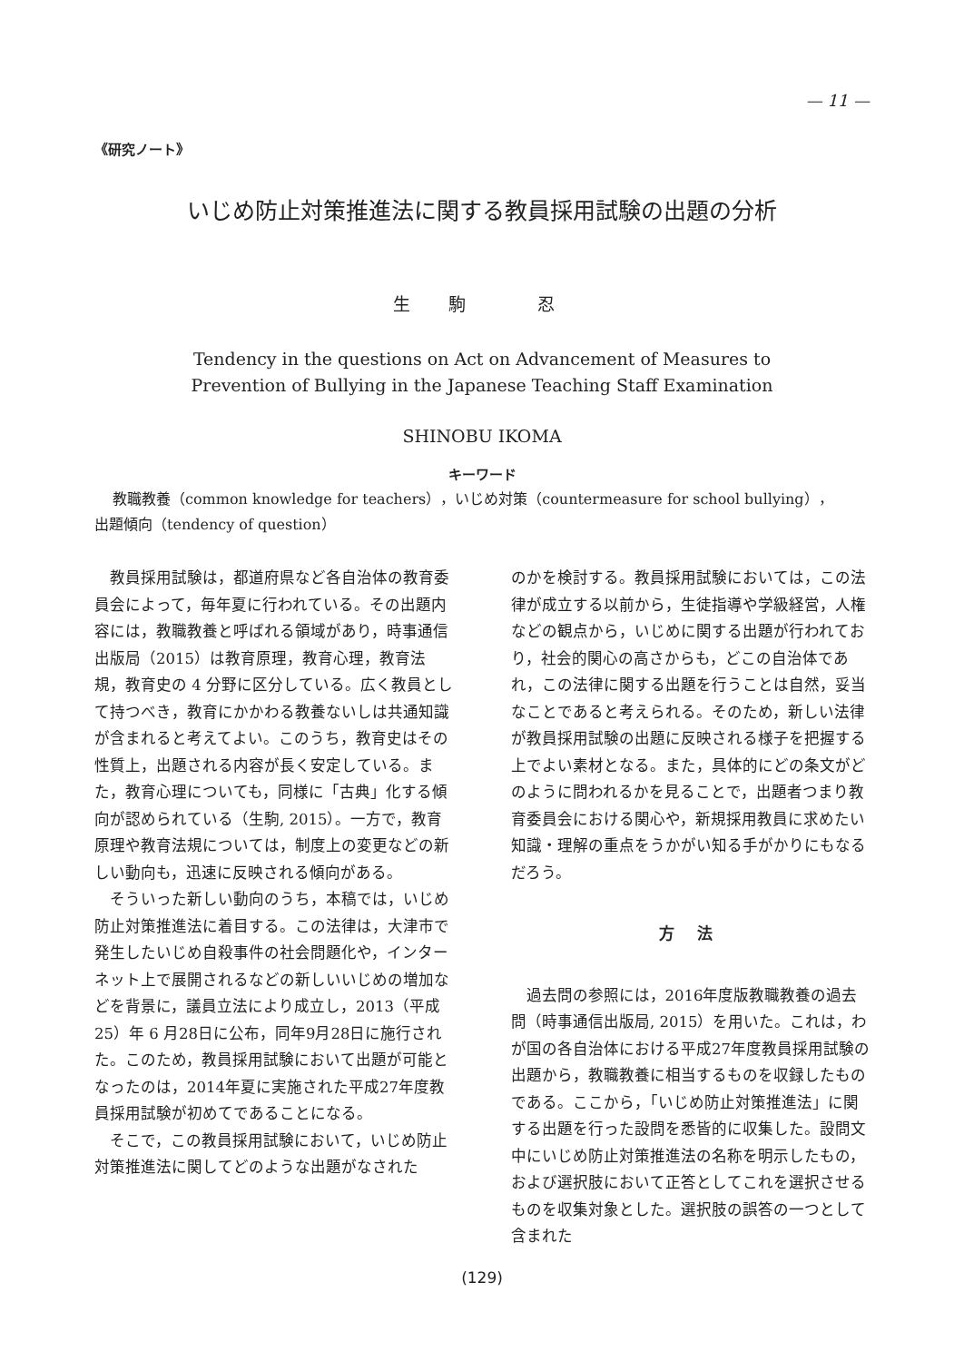— 11 —
《研究ノート》
いじめ防止対策推進法に関する教員採用試験の出題の分析
生 駒 　忍
Tendency in the questions on Act on Advancement of Measures to
Prevention of Bullying in the Japanese Teaching Staff Examination
SHINOBU IKOMA
キーワード
教職教養（common knowledge for teachers），いじめ対策（countermeasure for school bullying），
出題傾向（tendency of question）
教員採用試験は，都道府県など各自治体の教育委員会によって，毎年夏に行われている。その出題内容には，教職教養と呼ばれる領域があり，時事通信出版局（2015）は教育原理，教育心理，教育法規，教育史の 4 分野に区分している。広く教員として持つべき，教育にかかわる教養ないしは共通知識が含まれると考えてよい。このうち，教育史はその性質上，出題される内容が長く安定している。また，教育心理についても，同様に「古典」化する傾向が認められている（生駒, 2015）。一方で，教育原理や教育法規については，制度上の変更などの新しい動向も，迅速に反映される傾向がある。
そういった新しい動向のうち，本稿では，いじめ防止対策推進法に着目する。この法律は，大津市で発生したいじめ自殺事件の社会問題化や，インターネット上で展開されるなどの新しいいじめの増加などを背景に，議員立法により成立し，2013（平成25）年 6 月28日に公布，同年9月28日に施行された。このため，教員採用試験において出題が可能となったのは，2014年夏に実施された平成27年度教員採用試験が初めてであることになる。
そこで，この教員採用試験において，いじめ防止対策推進法に関してどのような出題がなされた
のかを検討する。教員採用試験においては，この法律が成立する以前から，生徒指導や学級経営，人権などの観点から，いじめに関する出題が行われており，社会的関心の高さからも，どこの自治体であれ，この法律に関する出題を行うことは自然，妥当なことであると考えられる。そのため，新しい法律が教員採用試験の出題に反映される様子を把握する上でよい素材となる。また，具体的にどの条文がどのように問われるかを見ることで，出題者つまり教育委員会における関心や，新規採用教員に求めたい知識・理解の重点をうかがい知る手がかりにもなるだろう。
方 法
過去問の参照には，2016年度版教職教養の過去問（時事通信出版局, 2015）を用いた。これは，わが国の各自治体における平成27年度教員採用試験の出題から，教職教養に相当するものを収録したものである。ここから，「いじめ防止対策推進法」に関する出題を行った設問を悉皆的に収集した。設問文中にいじめ防止対策推進法の名称を明示したもの，および選択肢において正答としてこれを選択させるものを収集対象とした。選択肢の誤答の一つとして含まれた
(129)